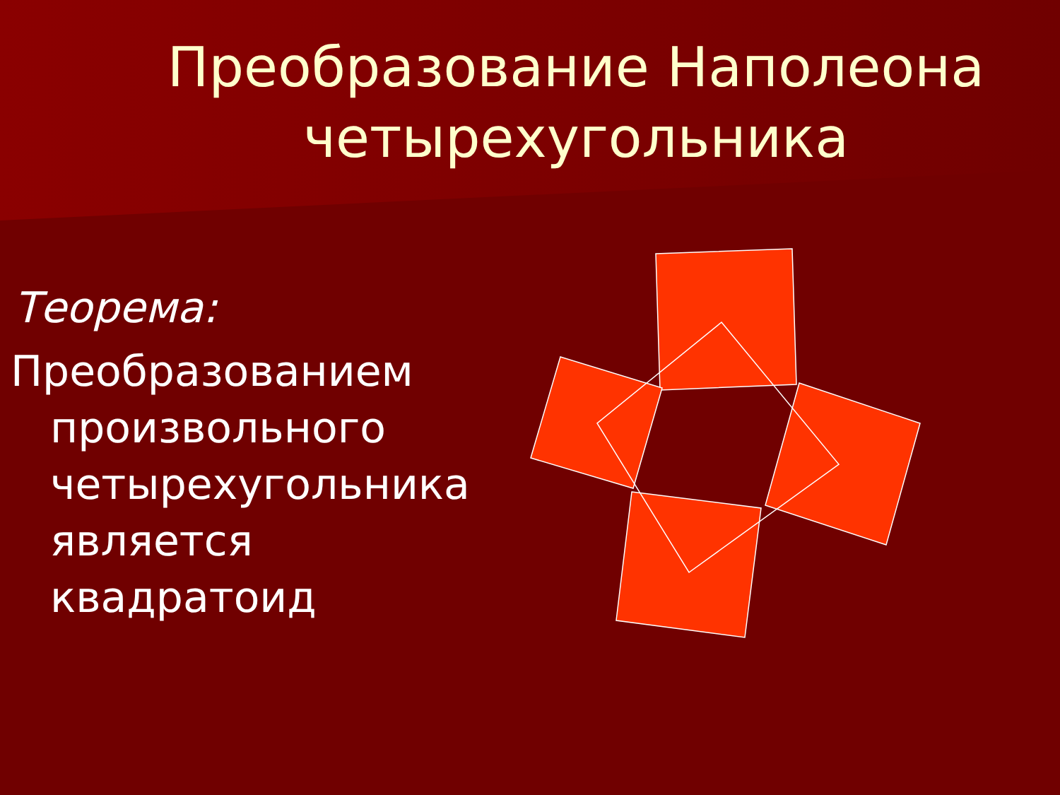Преобразование Наполеона четырехугольника
Теорема:
Преобразованием произвольного четырехугольника является квадратоид